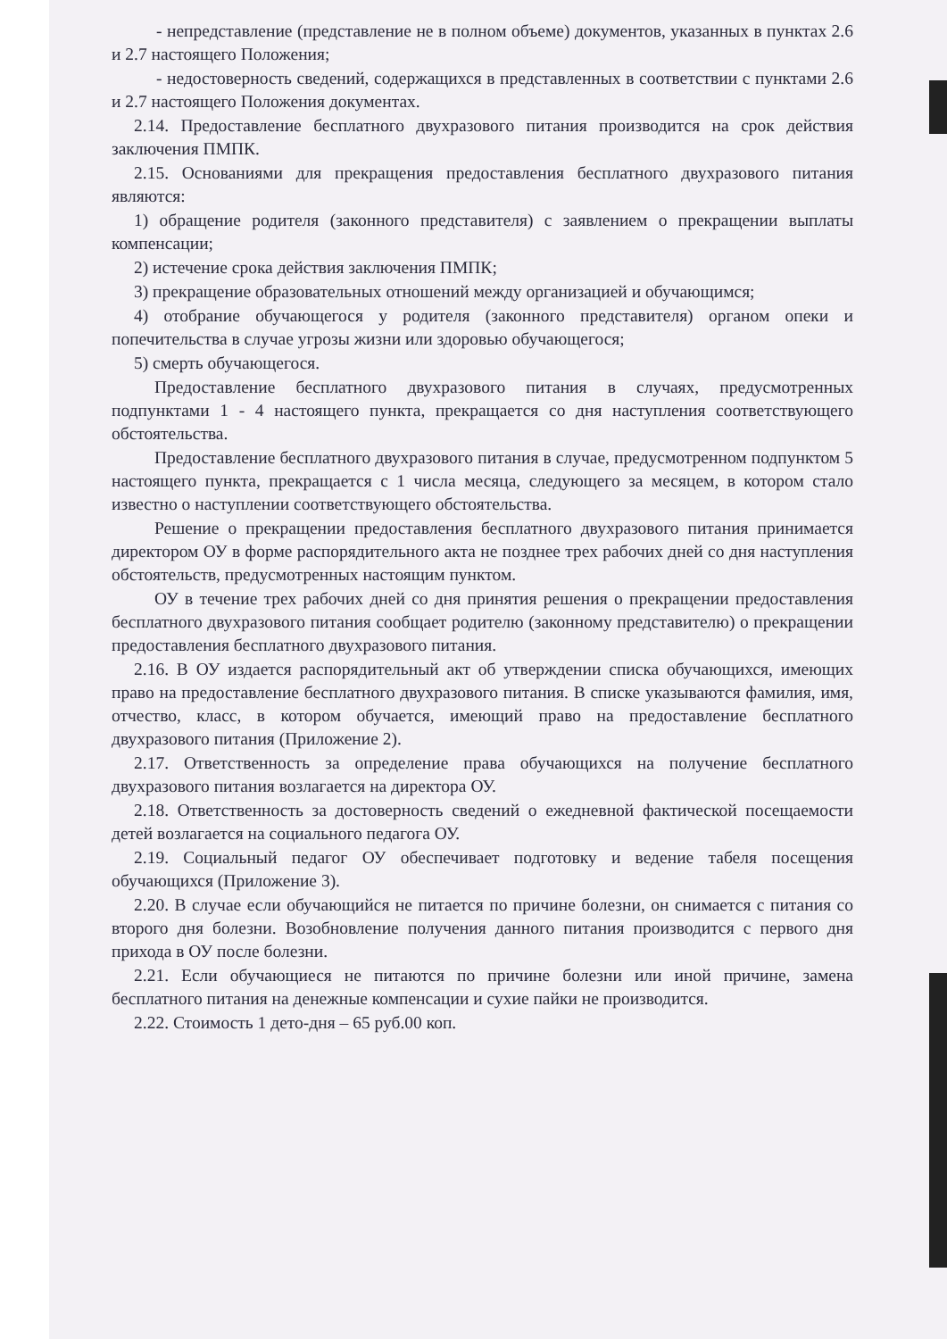- непредставление (представление не в полном объеме) документов, указанных в пунктах 2.6 и 2.7 настоящего Положения;
- недостоверность сведений, содержащихся в представленных в соответствии с пунктами 2.6 и 2.7 настоящего Положения документах.
2.14. Предоставление бесплатного двухразового питания производится на срок действия заключения ПМПК.
2.15. Основаниями для прекращения предоставления бесплатного двухразового питания являются:
1) обращение родителя (законного представителя) с заявлением о прекращении выплаты компенсации;
2) истечение срока действия заключения ПМПК;
3) прекращение образовательных отношений между организацией и обучающимся;
4) отобрание обучающегося у родителя (законного представителя) органом опеки и попечительства в случае угрозы жизни или здоровью обучающегося;
5) смерть обучающегося.
Предоставление бесплатного двухразового питания в случаях, предусмотренных подпунктами 1 - 4 настоящего пункта, прекращается со дня наступления соответствующего обстоятельства.
Предоставление бесплатного двухразового питания в случае, предусмотренном подпунктом 5 настоящего пункта, прекращается с 1 числа месяца, следующего за месяцем, в котором стало известно о наступлении соответствующего обстоятельства.
Решение о прекращении предоставления бесплатного двухразового питания принимается директором ОУ в форме распорядительного акта не позднее трех рабочих дней со дня наступления обстоятельств, предусмотренных настоящим пунктом.
ОУ в течение трех рабочих дней со дня принятия решения о прекращении предоставления бесплатного двухразового питания сообщает родителю (законному представителю) о прекращении предоставления бесплатного двухразового питания.
2.16. В ОУ издается распорядительный акт об утверждении списка обучающихся, имеющих право на предоставление бесплатного двухразового питания. В списке указываются фамилия, имя, отчество, класс, в котором обучается, имеющий право на предоставление бесплатного двухразового питания (Приложение 2).
2.17. Ответственность за определение права обучающихся на получение бесплатного двухразового питания возлагается на директора ОУ.
2.18. Ответственность за достоверность сведений о ежедневной фактической посещаемости детей возлагается на социального педагога ОУ.
2.19. Социальный педагог ОУ обеспечивает подготовку и ведение табеля посещения обучающихся (Приложение 3).
2.20. В случае если обучающийся не питается по причине болезни, он снимается с питания со второго дня болезни. Возобновление получения данного питания производится с первого дня прихода в ОУ после болезни.
2.21. Если обучающиеся не питаются по причине болезни или иной причине, замена бесплатного питания на денежные компенсации и сухие пайки не производится.
2.22. Стоимость 1 дето-дня – 65 руб.00 коп.